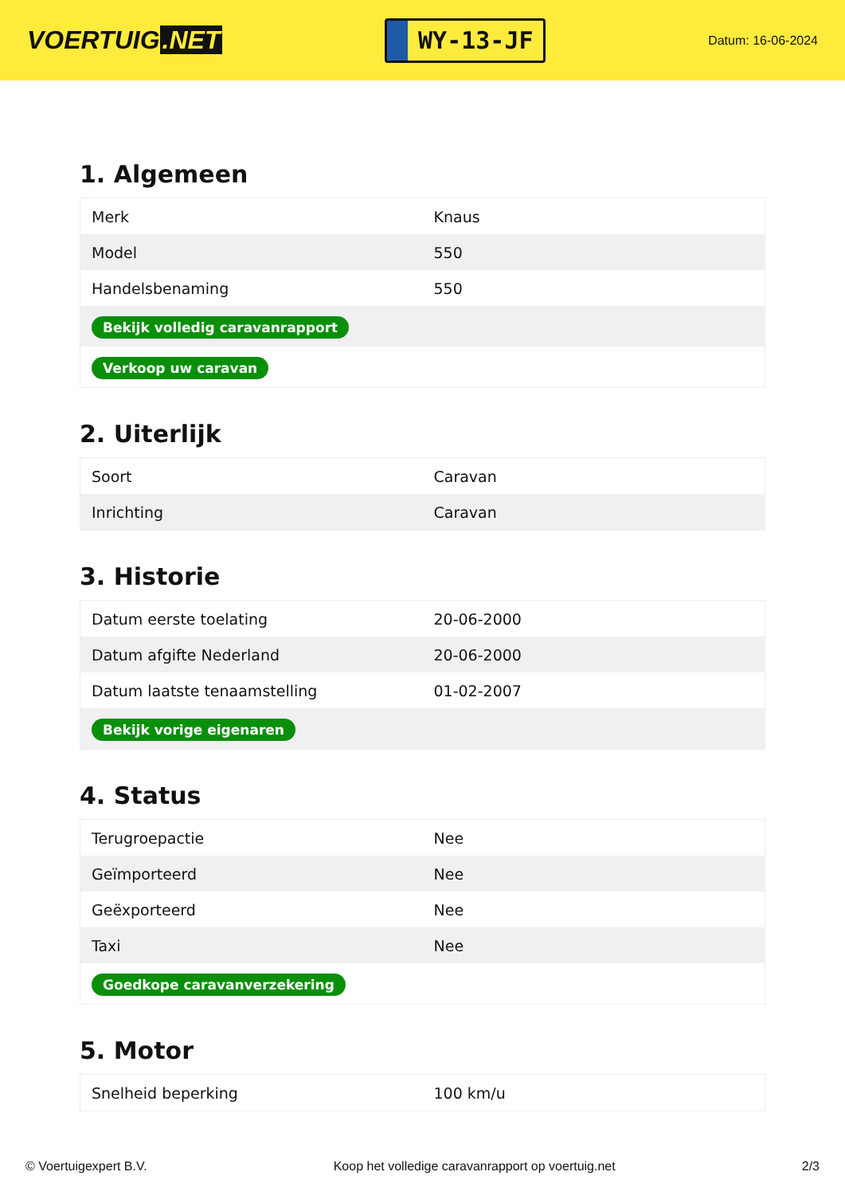VOERTUIG.NET
WY-13-JF
Datum: 16-06-2024
1. Algemeen
| Merk | Knaus |
| Model | 550 |
| Handelsbenaming | 550 |
| Bekijk volledig caravanrapport | |
| Verkoop uw caravan | |
2. Uiterlijk
| Soort | Caravan |
| Inrichting | Caravan |
3. Historie
| Datum eerste toelating | 20-06-2000 |
| Datum afgifte Nederland | 20-06-2000 |
| Datum laatste tenaamstelling | 01-02-2007 |
| Bekijk vorige eigenaren | |
4. Status
| Terugroepactie | Nee |
| Geïmporteerd | Nee |
| Geëxporteerd | Nee |
| Taxi | Nee |
| Goedkope caravanverzekering | |
5. Motor
| Snelheid beperking | 100 km/u |
© Voertuigexpert B.V. Koop het volledige caravanrapport op voertuig.net 2/3